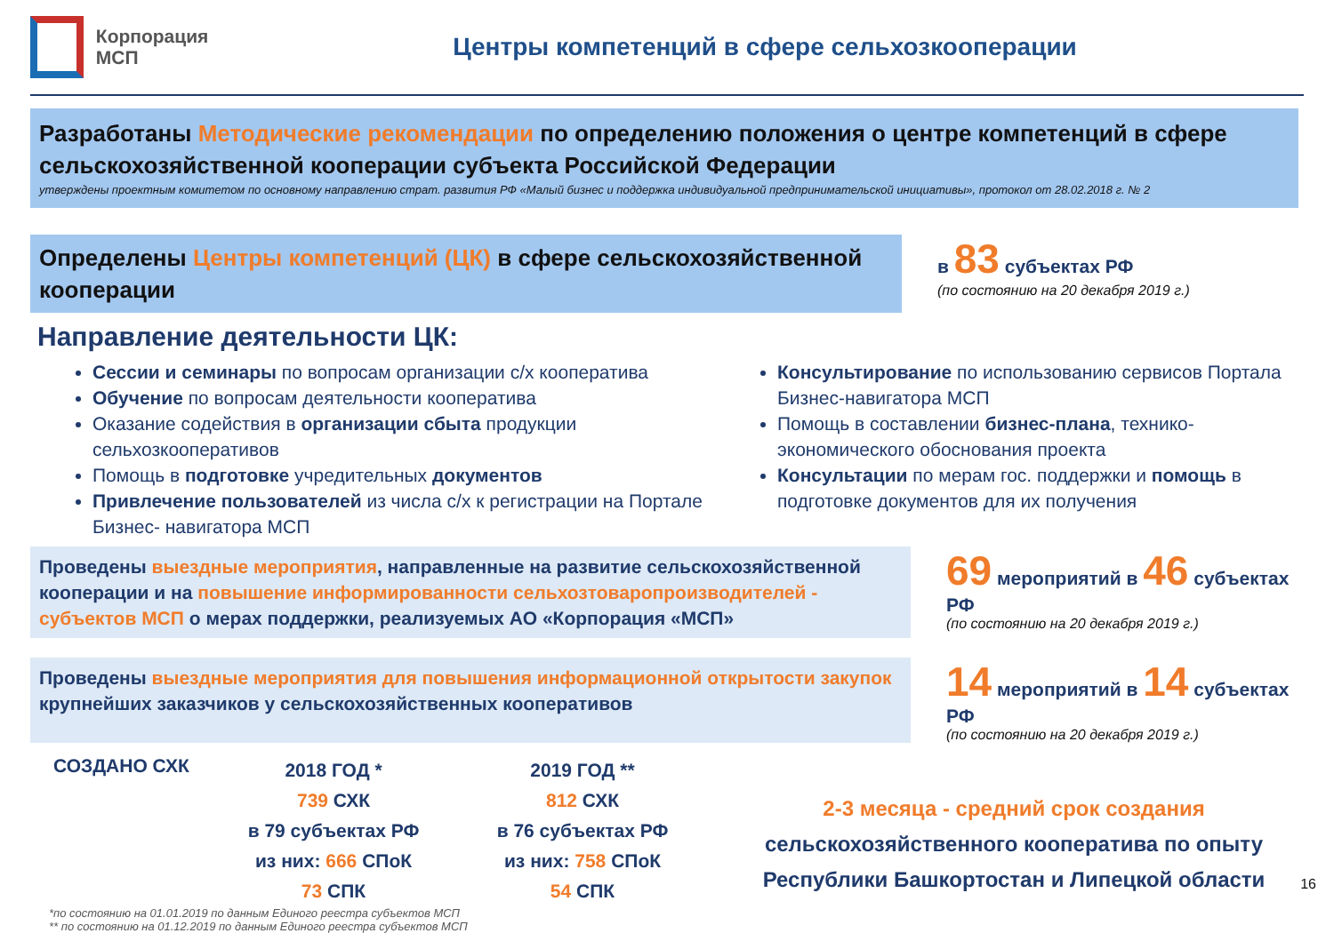Корпорация МСП
Центры компетенций в сфере сельхозкооперации
Разработаны Методические рекомендации по определению положения о центре компетенций в сфере сельскохозяйственной кооперации субъекта Российской Федерации
утверждены проектным комитетом по основному направлению страт. развития РФ «Малый бизнес и поддержка индивидуальной предпринимательской инициативы», протокол от 28.02.2018 г. № 2
Определены Центры компетенций (ЦК) в сфере сельскохозяйственной кооперации
в 83 субъектах РФ
(по состоянию на 20 декабря 2019 г.)
Направление деятельности ЦК:
Сессии и семинары по вопросам организации с/х кооператива
Обучение по вопросам деятельности кооператива
Оказание содействия в организации сбыта продукции сельхозкооперативов
Помощь в подготовке учредительных документов
Привлечение пользователей из числа с/х к регистрации на Портале Бизнес- навигатора МСП
Консультирование по использованию сервисов Портала Бизнес-навигатора МСП
Помощь в составлении бизнес-плана, технико-экономического обоснования проекта
Консультации по мерам гос. поддержки и помощь в подготовке документов для их получения
Проведены выездные мероприятия, направленные на развитие сельскохозяйственной кооперации и на повышение информированности сельхозтоваропроизводителей - субъектов МСП о мерах поддержки, реализуемых АО «Корпорация «МСП»
69 мероприятий в 46 субъектах РФ
(по состоянию на 20 декабря 2019 г.)
Проведены выездные мероприятия для повышения информационной открытости закупок крупнейших заказчиков у сельскохозяйственных кооперативов
14 мероприятий в 14 субъектах РФ
(по состоянию на 20 декабря 2019 г.)
СОЗДАНО СХК
2018 ГОД *
739 СХК
в 79 субъектах РФ
из них: 666 СПоК
73 СПК
2019 ГОД **
812 СХК
в 76 субъектах РФ
из них: 758 СПоК
54 СПК
2-3 месяца - средний срок создания
сельскохозяйственного кооператива по опыту Республики Башкортостан и Липецкой области
*по состоянию на 01.01.2019 по данным Единого реестра субъектов МСП
** по состоянию на 01.12.2019 по данным Единого реестра субъектов МСП
16